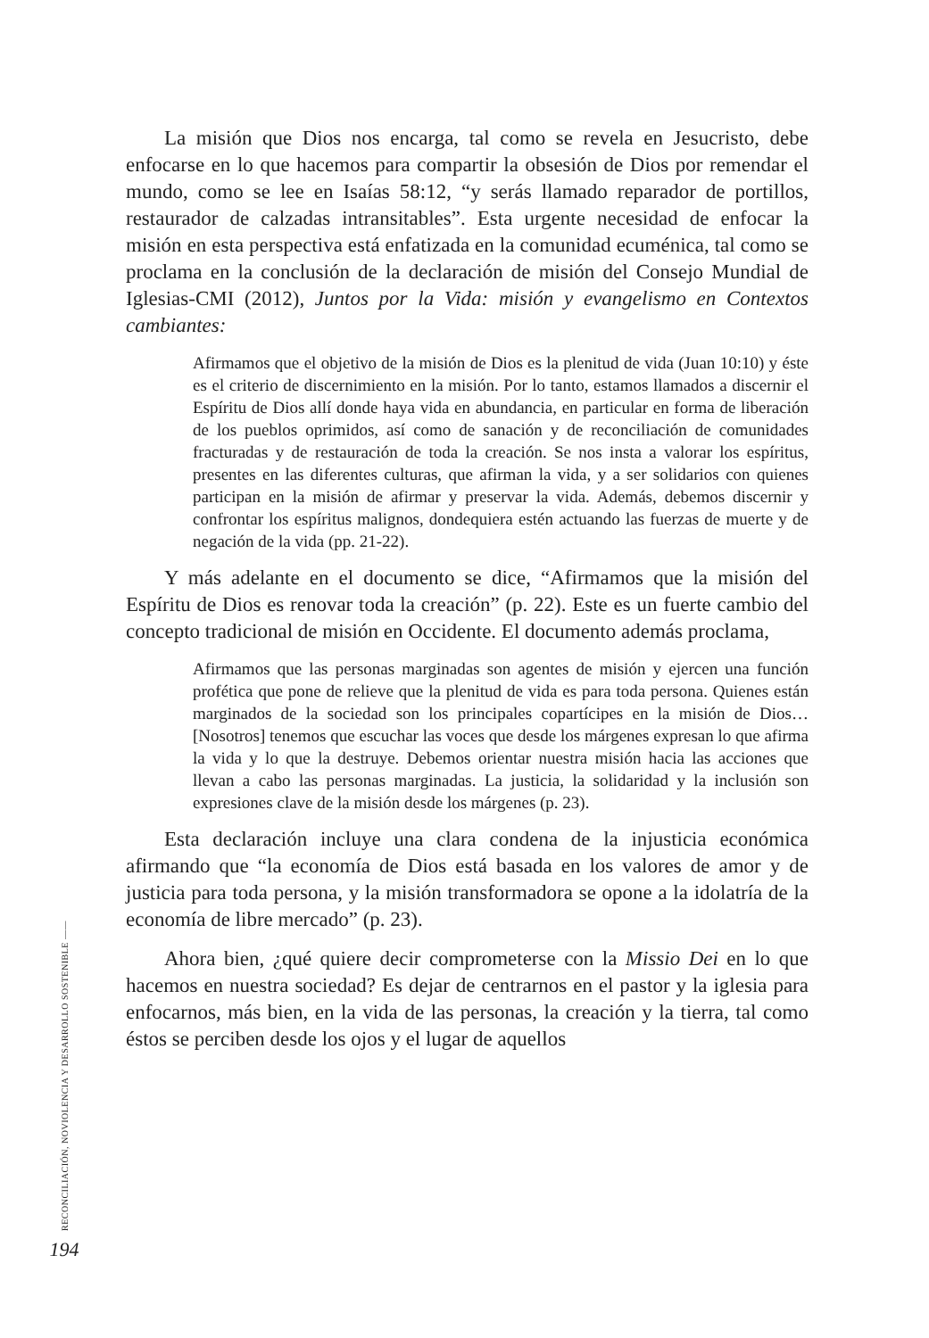La misión que Dios nos encarga, tal como se revela en Jesucristo, debe enfocarse en lo que hacemos para compartir la obsesión de Dios por remendar el mundo, como se lee en Isaías 58:12, “y serás llamado reparador de portillos, restaurador de calzadas intransitables”. Esta urgente necesidad de enfocar la misión en esta perspectiva está enfatizada en la comunidad ecuménica, tal como se proclama en la conclusión de la declaración de misión del Consejo Mundial de Iglesias-CMI (2012), Juntos por la Vida: misión y evangelismo en Contextos cambiantes:
Afirmamos que el objetivo de la misión de Dios es la plenitud de vida (Juan 10:10) y éste es el criterio de discernimiento en la misión. Por lo tanto, estamos llamados a discernir el Espíritu de Dios allí donde haya vida en abundancia, en particular en forma de liberación de los pueblos oprimidos, así como de sanación y de reconciliación de comunidades fracturadas y de restauración de toda la creación. Se nos insta a valorar los espíritus, presentes en las diferentes culturas, que afirman la vida, y a ser solidarios con quienes participan en la misión de afirmar y preservar la vida. Además, debemos discernir y confrontar los espíritus malignos, dondequiera estén actuando las fuerzas de muerte y de negación de la vida (pp. 21-22).
Y más adelante en el documento se dice, “Afirmamos que la misión del Espíritu de Dios es renovar toda la creación” (p. 22). Este es un fuerte cambio del concepto tradicional de misión en Occidente. El documento además proclama,
Afirmamos que las personas marginadas son agentes de misión y ejercen una función profética que pone de relieve que la plenitud de vida es para toda persona. Quienes están marginados de la sociedad son los principales copartícipes en la misión de Dios… [Nosotros] tenemos que escuchar las voces que desde los márgenes expresan lo que afirma la vida y lo que la destruye. Debemos orientar nuestra misión hacia las acciones que llevan a cabo las personas marginadas. La justicia, la solidaridad y la inclusión son expresiones clave de la misión desde los márgenes (p. 23).
Esta declaración incluye una clara condena de la injusticia económica afirmando que “la economía de Dios está basada en los valores de amor y de justicia para toda persona, y la misión transformadora se opone a la idolatría de la economía de libre mercado” (p. 23).
Ahora bien, ¿qué quiere decir comprometerse con la Missio Dei en lo que hacemos en nuestra sociedad? Es dejar de centrarnos en el pastor y la iglesia para enfocarnos, más bien, en la vida de las personas, la creación y la tierra, tal como éstos se perciben desde los ojos y el lugar de aquellos
RECONCILIACIÓN, NOVIOLENCIA Y DESARROLLO SOSTENIBLE ——
194